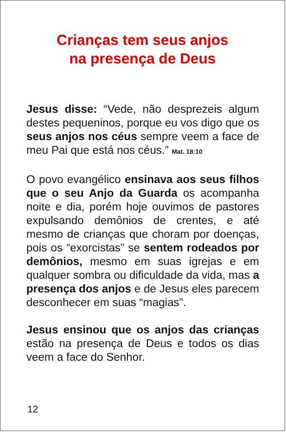Crianças tem seus anjos
na presença de Deus
Jesus disse: “Vede, não desprezeis algum destes pequeninos, porque eu vos digo que os seus anjos nos céus sempre veem a face de meu Pai que está nos céus.” Mat. 18:10
O povo evangélico ensinava aos seus filhos que o seu Anjo da Guarda os acompanha noite e dia, porém hoje ouvimos de pastores expulsando demônios de crentes, e até mesmo de crianças que choram por doenças, pois os “exorcistas” se sentem rodeados por demônios, mesmo em suas igrejas e em qualquer sombra ou dificuldade da vida, mas a presença dos anjos e de Jesus eles parecem desconhecer em suas “magias”.
Jesus ensinou que os anjos das crianças estão na presença de Deus e todos os dias veem a face do Senhor.
12